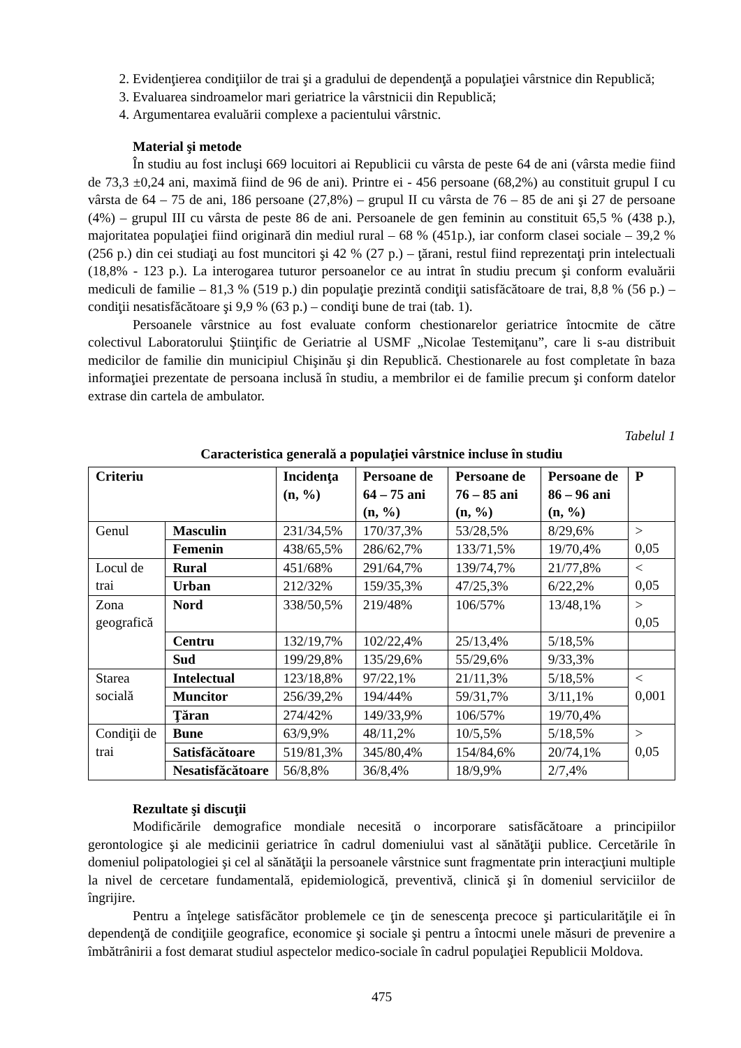2. Evidenţierea condiţiilor de trai şi a gradului de dependenţă a populaţiei vârstnice din Republică;
3. Evaluarea sindroamelor mari geriatrice la vârstnicii din Republică;
4. Argumentarea evaluării complexe a pacientului vârstnic.
Material şi metode
În studiu au fost incluşi 669 locuitori ai Republicii cu vârsta de peste 64 de ani (vârsta medie fiind de 73,3 ±0,24 ani, maximă fiind de 96 de ani). Printre ei - 456 persoane (68,2%) au constituit grupul I cu vârsta de 64 – 75 de ani, 186 persoane (27,8%) – grupul II cu vârsta de 76 – 85 de ani şi 27 de persoane (4%) – grupul III cu vârsta de peste 86 de ani. Persoanele de gen feminin au constituit 65,5 % (438 p.), majoritatea populaţiei fiind originară din mediul rural – 68 % (451p.), iar conform clasei sociale – 39,2 % (256 p.) din cei studiaţi au fost muncitori şi 42 % (27 p.) – ţărani, restul fiind reprezentaţi prin intelectuali (18,8% - 123 p.). La interogarea tuturor persoanelor ce au intrat în studiu precum şi conform evaluării mediculi de familie – 81,3 % (519 p.) din populaţie prezintă condiţii satisfăcătoare de trai, 8,8 % (56 p.) – condiţii nesatisfăcătoare şi 9,9 % (63 p.) – condiţi bune de trai (tab. 1).
Persoanele vârstnice au fost evaluate conform chestionarelor geriatrice întocmite de către colectivul Laboratorului Ştiinţific de Geriatrie al USMF „Nicolae Testemiţanu”, care li s-au distribuit medicilor de familie din municipiul Chişinău şi din Republică. Chestionarele au fost completate în baza informaţiei prezentate de persoana inclusă în studiu, a membrilor ei de familie precum şi conform datelor extrase din cartela de ambulator.
Tabelul 1
Caracteristica generală a populaţiei vârstnice incluse în studiu
| Criteriu | | Incidenţa (n, %) | Persoane de 64 – 75 ani (n, %) | Persoane de 76 – 85 ani (n, %) | Persoane de 86 – 96 ani (n, %) | P |
| --- | --- | --- | --- | --- | --- | --- |
| Genul | Masculin | 231/34,5% | 170/37,3% | 53/28,5% | 8/29,6% | > 0,05 |
| | Femenin | 438/65,5% | 286/62,7% | 133/71,5% | 19/70,4% | |
| Locul de trai | Rural | 451/68% | 291/64,7% | 139/74,7% | 21/77,8% | < 0,05 |
| | Urban | 212/32% | 159/35,3% | 47/25,3% | 6/22,2% | |
| Zona geografică | Nord | 338/50,5% | 219/48% | 106/57% | 13/48,1% | > 0,05 |
| | Centru | 132/19,7% | 102/22,4% | 25/13,4% | 5/18,5% | |
| | Sud | 199/29,8% | 135/29,6% | 55/29,6% | 9/33,3% | |
| Starea socială | Intelectual | 123/18,8% | 97/22,1% | 21/11,3% | 5/18,5% | < 0,001 |
| | Muncitor | 256/39,2% | 194/44% | 59/31,7% | 3/11,1% | |
| | Ţăran | 274/42% | 149/33,9% | 106/57% | 19/70,4% | |
| Condiţii de trai | Bune | 63/9,9% | 48/11,2% | 10/5,5% | 5/18,5% | > 0,05 |
| | Satisfăcătoare | 519/81,3% | 345/80,4% | 154/84,6% | 20/74,1% | |
| | Nesatisfăcătoare | 56/8,8% | 36/8,4% | 18/9,9% | 2/7,4% | |
Rezultate şi discuţii
Modificările demografice mondiale necesită o incorporare satisfăcătoare a principiilor gerontologice şi ale medicinii geriatrice în cadrul domeniului vast al sănătăţii publice. Cercetările în domeniul polipatologiei şi cel al sănătăţii la persoanele vârstnice sunt fragmentate prin interacţiuni multiple la nivel de cercetare fundamentală, epidemiologică, preventivă, clinică şi în domeniul serviciilor de îngrijire.
Pentru a înţelege satisfăcător problemele ce ţin de senescenţa precoce şi particularităţile ei în dependenţă de condiţiile geografice, economice şi sociale şi pentru a întocmi unele măsuri de prevenire a îmbătrânirii a fost demarat studiul aspectelor medico-sociale în cadrul populaţiei Republicii Moldova.
475